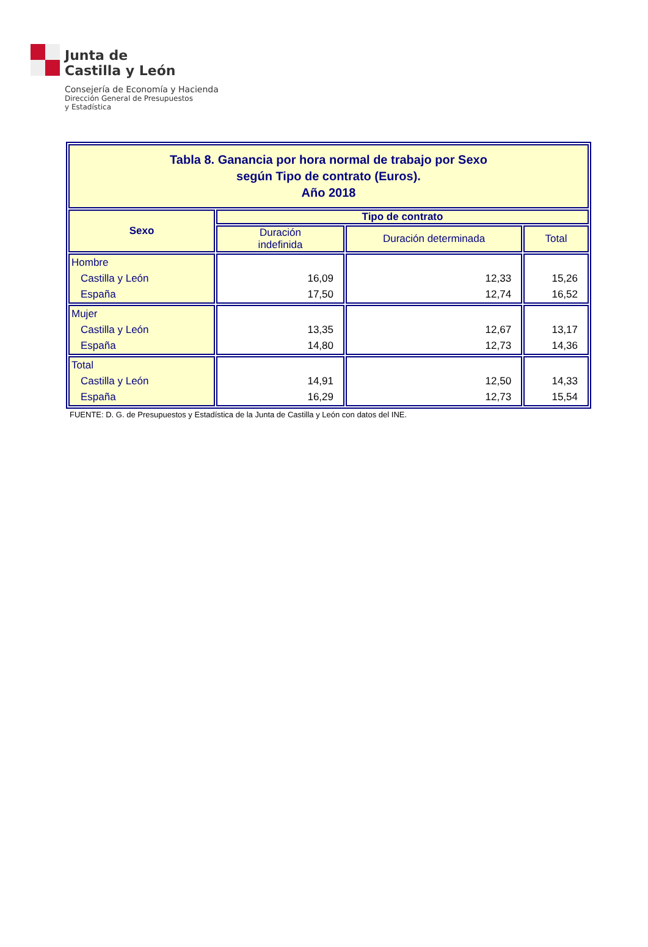Junta de
Castilla y León
Consejería de Economía y Hacienda
Dirección General de Presupuestos
y Estadística
| Tabla 8. Ganancia por hora normal de trabajo por Sexo según Tipo de contrato (Euros). Año 2018 | | | |
| Sexo | Tipo de contrato | | |
| | Duración indefinida | Duración determinada | Total |
| Hombre Castilla y León España | 16,09 17,50 | 12,33 12,74 | 15,26 16,52 |
| Mujer Castilla y León España | 13,35 14,80 | 12,67 12,73 | 13,17 14,36 |
| Total Castilla y León España | 14,91 16,29 | 12,50 12,73 | 14,33 15,54 |
FUENTE: D. G. de Presupuestos y Estadística de la Junta de Castilla y León con datos del INE.